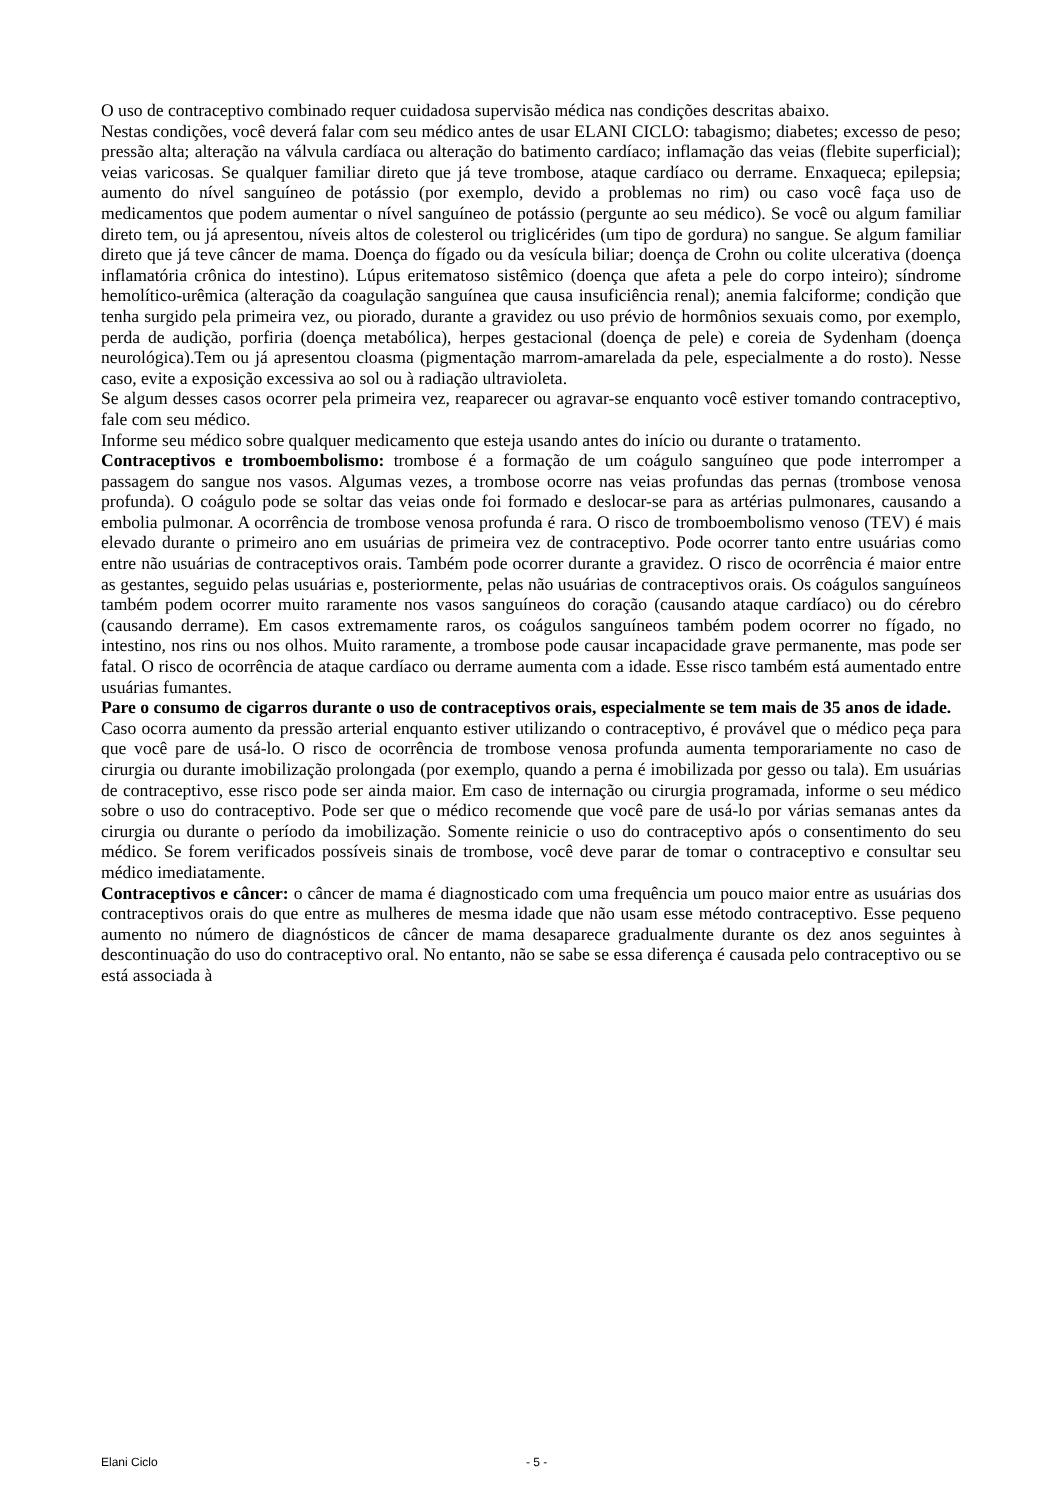O uso de contraceptivo combinado requer cuidadosa supervisão médica nas condições descritas abaixo.
Nestas condições, você deverá falar com seu médico antes de usar ELANI CICLO: tabagismo; diabetes; excesso de peso; pressão alta; alteração na válvula cardíaca ou alteração do batimento cardíaco; inflamação das veias (flebite superficial); veias varicosas. Se qualquer familiar direto que já teve trombose, ataque cardíaco ou derrame. Enxaqueca; epilepsia; aumento do nível sanguíneo de potássio (por exemplo, devido a problemas no rim) ou caso você faça uso de medicamentos que podem aumentar o nível sanguíneo de potássio (pergunte ao seu médico). Se você ou algum familiar direto tem, ou já apresentou, níveis altos de colesterol ou triglicérides (um tipo de gordura) no sangue. Se algum familiar direto que já teve câncer de mama. Doença do fígado ou da vesícula biliar; doença de Crohn ou colite ulcerativa (doença inflamatória crônica do intestino). Lúpus eritematoso sistêmico (doença que afeta a pele do corpo inteiro); síndrome hemolítico-urêmica (alteração da coagulação sanguínea que causa insuficiência renal); anemia falciforme; condição que tenha surgido pela primeira vez, ou piorado, durante a gravidez ou uso prévio de hormônios sexuais como, por exemplo, perda de audição, porfiria (doença metabólica), herpes gestacional (doença de pele) e coreia de Sydenham (doença neurológica).Tem ou já apresentou cloasma (pigmentação marrom-amarelada da pele, especialmente a do rosto). Nesse caso, evite a exposição excessiva ao sol ou à radiação ultravioleta.
Se algum desses casos ocorrer pela primeira vez, reaparecer ou agravar-se enquanto você estiver tomando contraceptivo, fale com seu médico.
Informe seu médico sobre qualquer medicamento que esteja usando antes do início ou durante o tratamento.
Contraceptivos e tromboembolismo: trombose é a formação de um coágulo sanguíneo que pode interromper a passagem do sangue nos vasos. Algumas vezes, a trombose ocorre nas veias profundas das pernas (trombose venosa profunda). O coágulo pode se soltar das veias onde foi formado e deslocar-se para as artérias pulmonares, causando a embolia pulmonar. A ocorrência de trombose venosa profunda é rara. O risco de tromboembolismo venoso (TEV) é mais elevado durante o primeiro ano em usuárias de primeira vez de contraceptivo. Pode ocorrer tanto entre usuárias como entre não usuárias de contraceptivos orais. Também pode ocorrer durante a gravidez. O risco de ocorrência é maior entre as gestantes, seguido pelas usuárias e, posteriormente, pelas não usuárias de contraceptivos orais. Os coágulos sanguíneos também podem ocorrer muito raramente nos vasos sanguíneos do coração (causando ataque cardíaco) ou do cérebro (causando derrame). Em casos extremamente raros, os coágulos sanguíneos também podem ocorrer no fígado, no intestino, nos rins ou nos olhos. Muito raramente, a trombose pode causar incapacidade grave permanente, mas pode ser fatal. O risco de ocorrência de ataque cardíaco ou derrame aumenta com a idade. Esse risco também está aumentado entre usuárias fumantes.
Pare o consumo de cigarros durante o uso de contraceptivos orais, especialmente se tem mais de 35 anos de idade.
Caso ocorra aumento da pressão arterial enquanto estiver utilizando o contraceptivo, é provável que o médico peça para que você pare de usá-lo. O risco de ocorrência de trombose venosa profunda aumenta temporariamente no caso de cirurgia ou durante imobilização prolongada (por exemplo, quando a perna é imobilizada por gesso ou tala). Em usuárias de contraceptivo, esse risco pode ser ainda maior. Em caso de internação ou cirurgia programada, informe o seu médico sobre o uso do contraceptivo. Pode ser que o médico recomende que você pare de usá-lo por várias semanas antes da cirurgia ou durante o período da imobilização. Somente reinicie o uso do contraceptivo após o consentimento do seu médico. Se forem verificados possíveis sinais de trombose, você deve parar de tomar o contraceptivo e consultar seu médico imediatamente.
Contraceptivos e câncer: o câncer de mama é diagnosticado com uma frequência um pouco maior entre as usuárias dos contraceptivos orais do que entre as mulheres de mesma idade que não usam esse método contraceptivo. Esse pequeno aumento no número de diagnósticos de câncer de mama desaparece gradualmente durante os dez anos seguintes à descontinuação do uso do contraceptivo oral. No entanto, não se sabe se essa diferença é causada pelo contraceptivo ou se está associada à
Elani Ciclo - 5 -